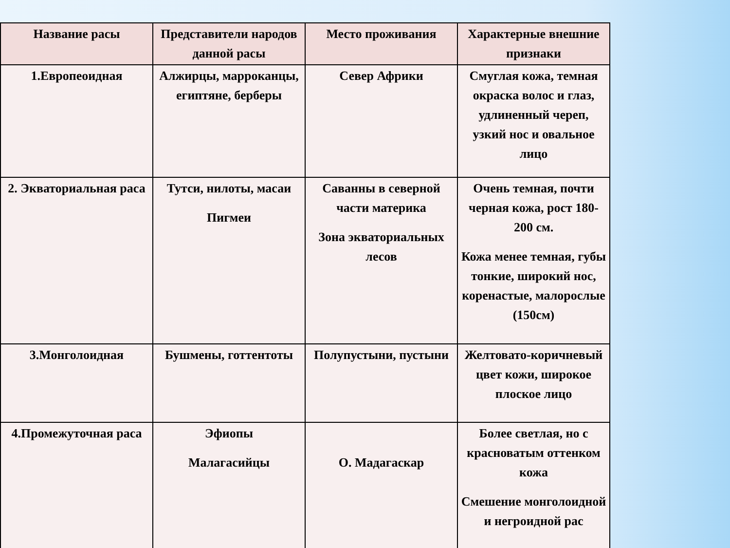| Название расы | Представители народов данной расы | Место проживания | Характерные внешние признаки |
| --- | --- | --- | --- |
| 1.Европеоидная | Алжирцы, марроканцы, египтяне, берберы | Север Африки | Смуглая кожа, темная окраска волос и глаз, удлиненный череп, узкий нос и овальное лицо |
| 2. Экваториальная раса | Тутси, нилоты, масаи Пигмеи | Саванны в северной части материка Зона экваториальных лесов | Очень темная, почти черная кожа, рост 180-200 см. Кожа менее темная, губы тонкие, широкий нос, коренастые, малорослые (150см) |
| 3.Монголоидная | Бушмены, готтентоты | Полупустыни, пустыни | Желтовато-коричневый цвет кожи, широкое плоское лицо |
| 4.Промежуточная раса | Эфиопы Малагасийцы | О. Мадагаскар | Более светлая, но с красноватым оттенком кожа Смешение монголоидной и негроидной рас |